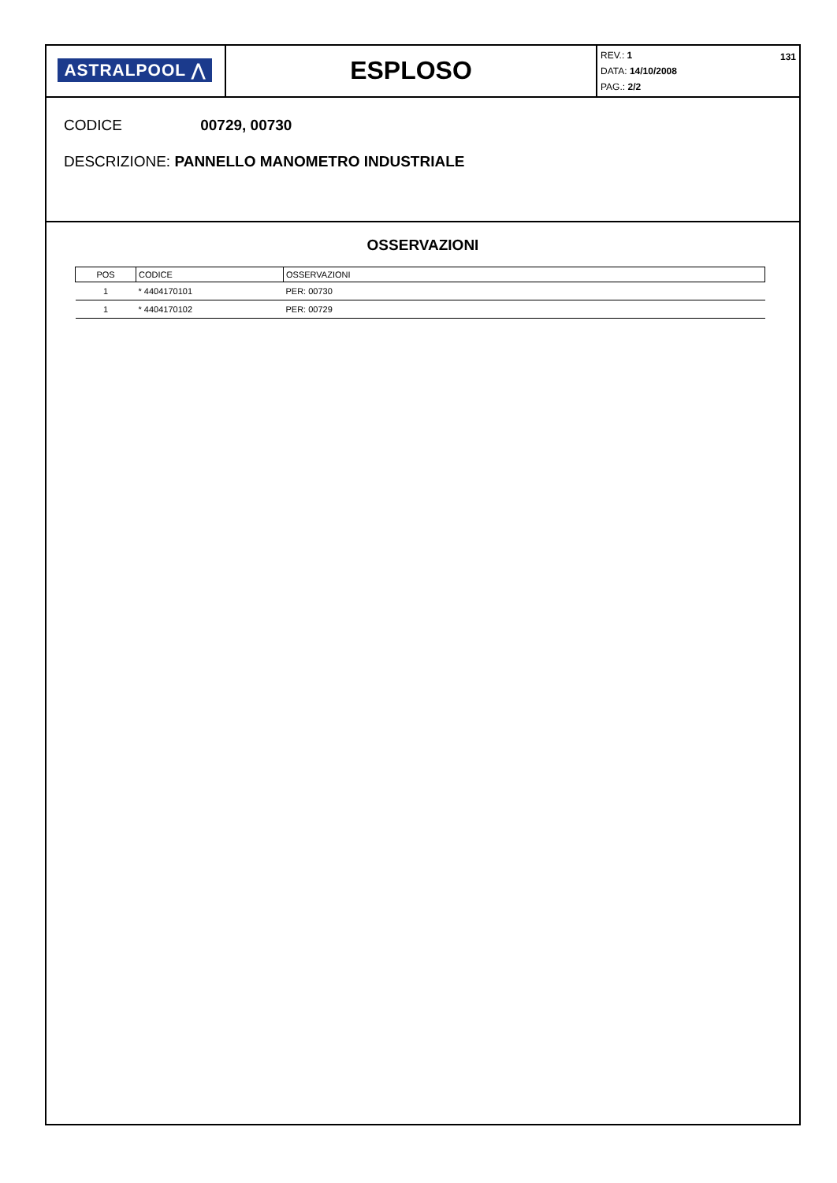ASTRALPOOL ⋀
ESPLOSO
131 REV.: 1
DATA: 14/10/2008
PAG.: 2/2
CODICE 00729, 00730
DESCRIZIONE: PANNELLO MANOMETRO INDUSTRIALE
OSSERVAZIONI
| POS | CODICE | OSSERVAZIONI |
| --- | --- | --- |
| 1 | * 4404170101 | PER: 00730 |
| 1 | * 4404170102 | PER: 00729 |